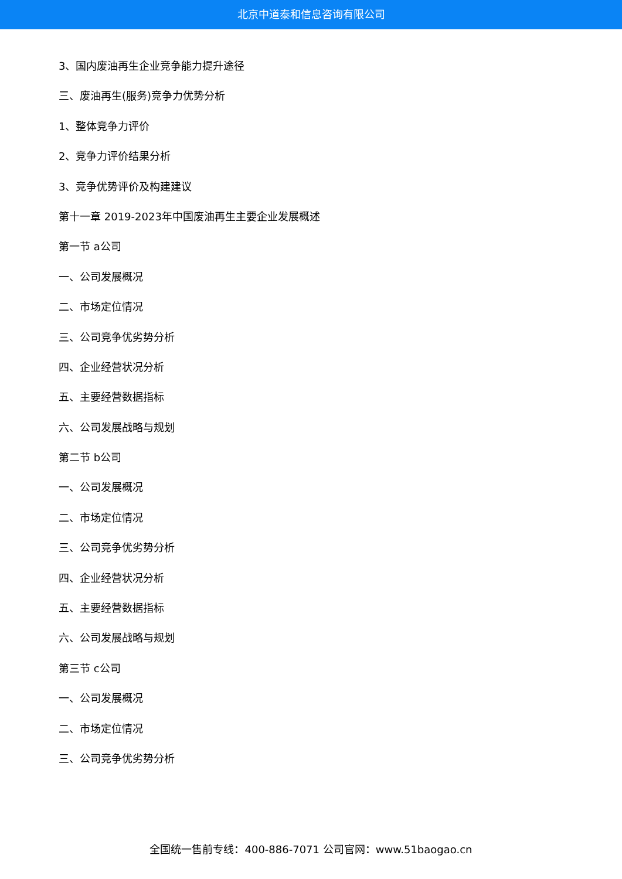北京中道泰和信息咨询有限公司
3、国内废油再生企业竞争能力提升途径
三、废油再生(服务)竞争力优势分析
1、整体竞争力评价
2、竞争力评价结果分析
3、竞争优势评价及构建建议
第十一章 2019-2023年中国废油再生主要企业发展概述
第一节 a公司
一、公司发展概况
二、市场定位情况
三、公司竞争优劣势分析
四、企业经营状况分析
五、主要经营数据指标
六、公司发展战略与规划
第二节 b公司
一、公司发展概况
二、市场定位情况
三、公司竞争优劣势分析
四、企业经营状况分析
五、主要经营数据指标
六、公司发展战略与规划
第三节 c公司
一、公司发展概况
二、市场定位情况
三、公司竞争优劣势分析
全国统一售前专线：400-886-7071 公司官网：www.51baogao.cn